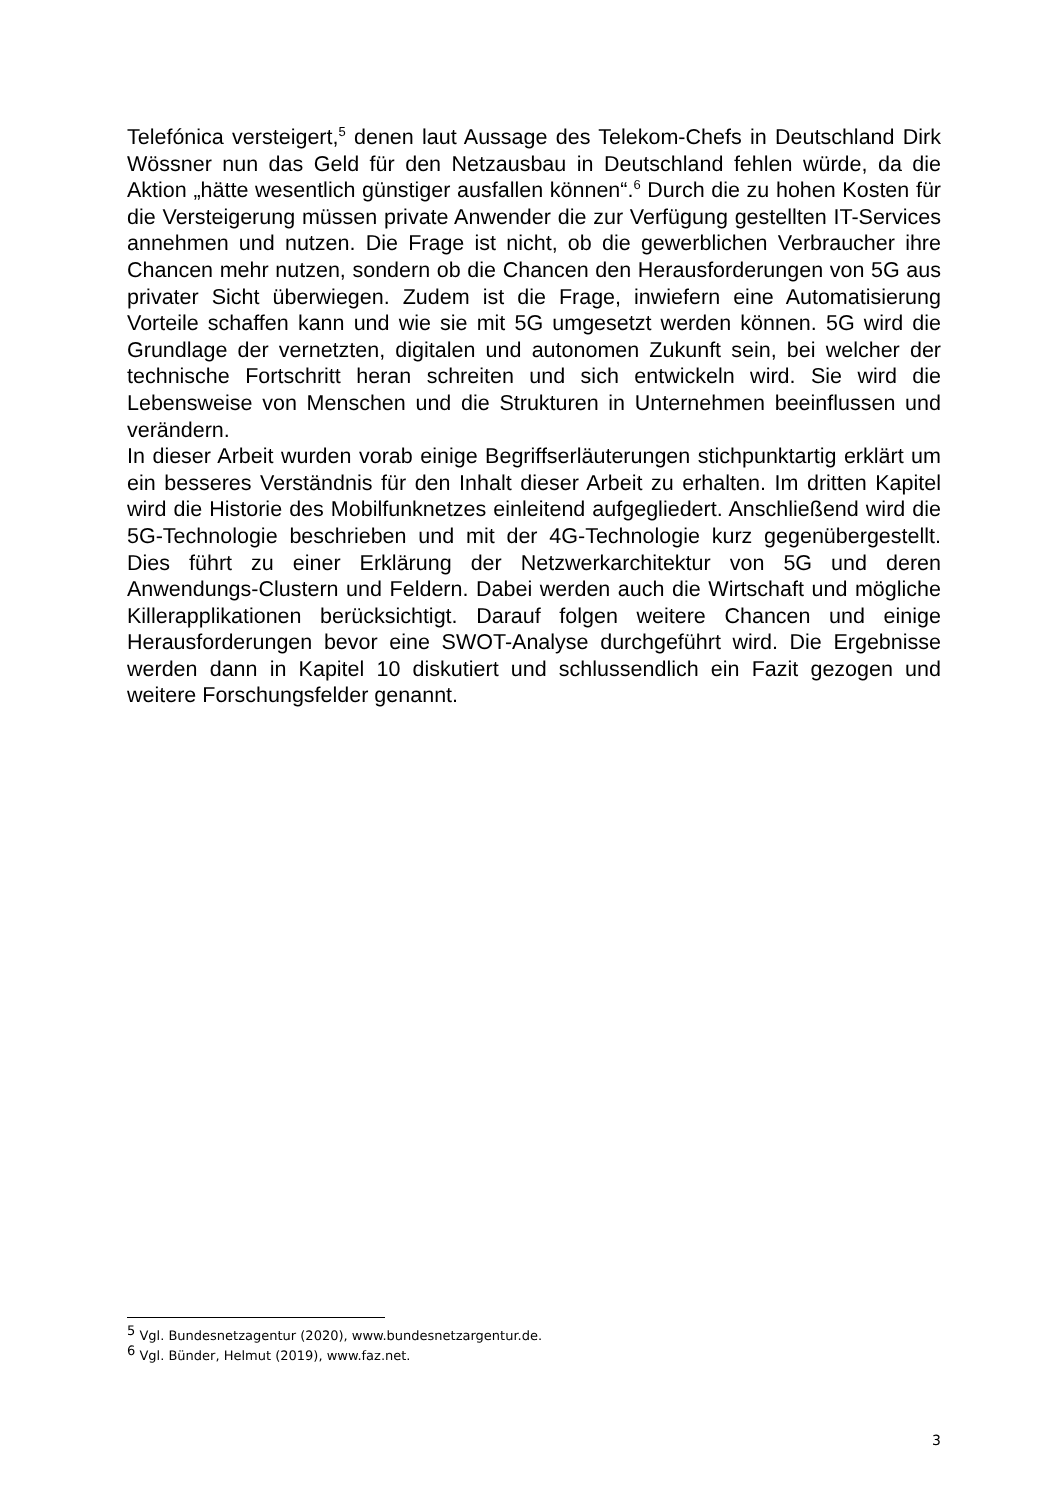Telefónica versteigert,<sup>5</sup> denen laut Aussage des Telekom-Chefs in Deutschland Dirk Wössner nun das Geld für den Netzausbau in Deutschland fehlen würde, da die Aktion „hätte wesentlich günstiger ausfallen können“.<sup>6</sup> Durch die zu hohen Kosten für die Versteigerung müssen private Anwender die zur Verfügung gestellten IT-Services annehmen und nutzen. Die Frage ist nicht, ob die gewerblichen Verbraucher ihre Chancen mehr nutzen, sondern ob die Chancen den Herausforderungen von 5G aus privater Sicht überwiegen. Zudem ist die Frage, inwiefern eine Automatisierung Vorteile schaffen kann und wie sie mit 5G umgesetzt werden können. 5G wird die Grundlage der vernetzten, digitalen und autonomen Zukunft sein, bei welcher der technische Fortschritt heran schreiten und sich entwickeln wird. Sie wird die Lebensweise von Menschen und die Strukturen in Unternehmen beeinflussen und verändern.
In dieser Arbeit wurden vorab einige Begriffserläuterungen stichpunktartig erklärt um ein besseres Verständnis für den Inhalt dieser Arbeit zu erhalten. Im dritten Kapitel wird die Historie des Mobilfunknetzes einleitend aufgegliedert. Anschließend wird die 5G-Technologie beschrieben und mit der 4G-Technologie kurz gegenübergestellt. Dies führt zu einer Erklärung der Netzwerkarchitektur von 5G und deren Anwendungs-Clustern und Feldern. Dabei werden auch die Wirtschaft und mögliche Killerapplikationen berücksichtigt. Darauf folgen weitere Chancen und einige Herausforderungen bevor eine SWOT-Analyse durchgeführt wird. Die Ergebnisse werden dann in Kapitel 10 diskutiert und schlussendlich ein Fazit gezogen und weitere Forschungsfelder genannt.
<sup>5</sup> Vgl. Bundesnetzagentur (2020), www.bundesnetzargentur.de.
<sup>6</sup> Vgl. Bünder, Helmut (2019), www.faz.net.
3